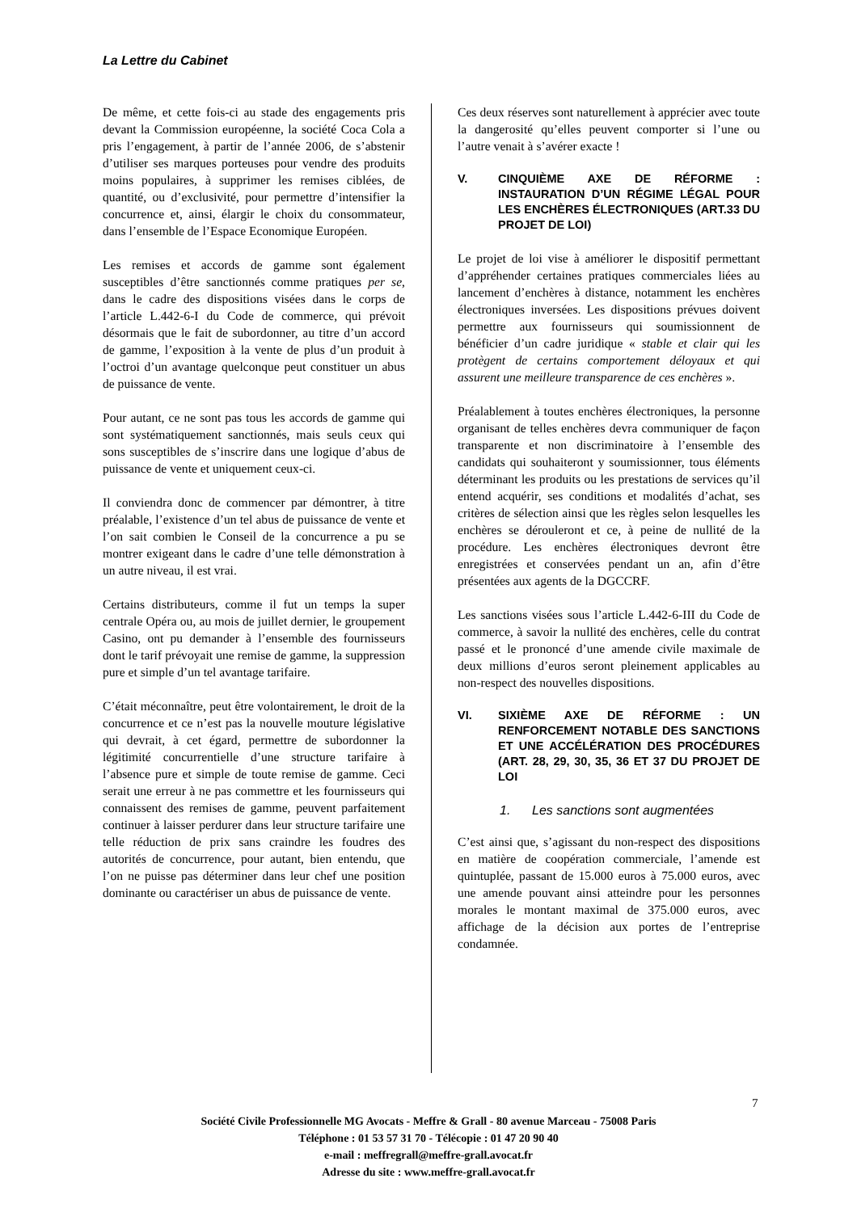La Lettre du Cabinet
De même, et cette fois-ci au stade des engagements pris devant la Commission européenne, la société Coca Cola a pris l’engagement, à partir de l’année 2006, de s’abstenir d’utiliser ses marques porteuses pour vendre des produits moins populaires, à supprimer les remises ciblées, de quantité, ou d’exclusivité, pour permettre d’intensifier la concurrence et, ainsi, élargir le choix du consommateur, dans l’ensemble de l’Espace Economique Européen.
Les remises et accords de gamme sont également susceptibles d’être sanctionnés comme pratiques per se, dans le cadre des dispositions visées dans le corps de l’article L.442-6-I du Code de commerce, qui prévoit désormais que le fait de subordonner, au titre d’un accord de gamme, l’exposition à la vente de plus d’un produit à l’octroi d’un avantage quelconque peut constituer un abus de puissance de vente.
Pour autant, ce ne sont pas tous les accords de gamme qui sont systématiquement sanctionnés, mais seuls ceux qui sons susceptibles de s’inscrire dans une logique d’abus de puissance de vente et uniquement ceux-ci.
Il conviendra donc de commencer par démontrer, à titre préalable, l’existence d’un tel abus de puissance de vente et l’on sait combien le Conseil de la concurrence a pu se montrer exigeant dans le cadre d’une telle démonstration à un autre niveau, il est vrai.
Certains distributeurs, comme il fut un temps la super centrale Opéra ou, au mois de juillet dernier, le groupement Casino, ont pu demander à l’ensemble des fournisseurs dont le tarif prévoyait une remise de gamme, la suppression pure et simple d’un tel avantage tarifaire.
C’était méconnaître, peut être volontairement, le droit de la concurrence et ce n’est pas la nouvelle mouture législative qui devrait, à cet égard, permettre de subordonner la légitimité concurrentielle d’une structure tarifaire à l’absence pure et simple de toute remise de gamme. Ceci serait une erreur à ne pas commettre et les fournisseurs qui connaissent des remises de gamme, peuvent parfaitement continuer à laisser perdurer dans leur structure tarifaire une telle réduction de prix sans craindre les foudres des autorités de concurrence, pour autant, bien entendu, que l’on ne puisse pas déterminer dans leur chef une position dominante ou caractériser un abus de puissance de vente.
Ces deux réserves sont naturellement à apprécier avec toute la dangerosité qu’elles peuvent comporter si l’une ou l’autre venait à s’avérer exacte !
V. CINQUIÈME AXE DE RÉFORME : INSTAURATION D’UN RÉGIME LÉGAL POUR LES ENCHÈRES ÉLECTRONIQUES (ART.33 DU PROJET DE LOI)
Le projet de loi vise à améliorer le dispositif permettant d’appréhender certaines pratiques commerciales liées au lancement d’enchères à distance, notamment les enchères électroniques inversées. Les dispositions prévues doivent permettre aux fournisseurs qui soumissionnent de bénéficier d’un cadre juridique « stable et clair qui les protègent de certains comportement déloyaux et qui assurent une meilleure transparence de ces enchères ».
Préalablement à toutes enchères électroniques, la personne organisant de telles enchères devra communiquer de façon transparente et non discriminatoire à l’ensemble des candidats qui souhaiteront y soumissionner, tous éléments déterminant les produits ou les prestations de services qu’il entend acquérir, ses conditions et modalités d’achat, ses critères de sélection ainsi que les règles selon lesquelles les enchères se dérouleront et ce, à peine de nullité de la procédure. Les enchères électroniques devront être enregistrées et conservées pendant un an, afin d’être présentées aux agents de la DGCCRF.
Les sanctions visées sous l’article L.442-6-III du Code de commerce, à savoir la nullité des enchères, celle du contrat passé et le prononcé d’une amende civile maximale de deux millions d’euros seront pleinement applicables au non-respect des nouvelles dispositions.
VI. SIXIÈME AXE DE RÉFORME : UN RENFORCEMENT NOTABLE DES SANCTIONS ET UNE ACCÉLÉRATION DES PROCÉDURES (ART. 28, 29, 30, 35, 36 ET 37 DU PROJET DE LOI
1. Les sanctions sont augmentées
C’est ainsi que, s’agissant du non-respect des dispositions en matière de coopération commerciale, l’amende est quintuplée, passant de 15.000 euros à 75.000 euros, avec une amende pouvant ainsi atteindre pour les personnes morales le montant maximal de 375.000 euros, avec affichage de la décision aux portes de l’entreprise condamnée.
7
Société Civile Professionnelle MG Avocats - Meffre & Grall - 80 avenue Marceau - 75008 Paris
Téléphone : 01 53 57 31 70 - Télécopie : 01 47 20 90 40
e-mail : meffregrall@meffre-grall.avocat.fr
Adresse du site : www.meffre-grall.avocat.fr